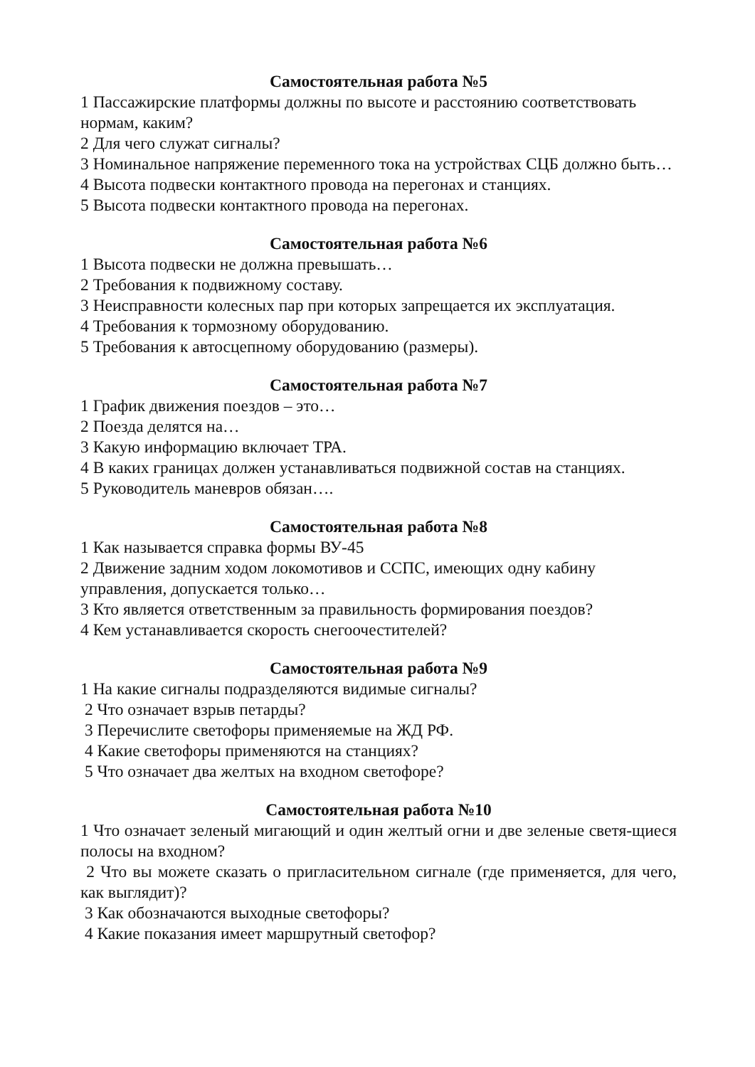Самостоятельная работа №5
1 Пассажирские платформы должны по высоте и расстоянию соответствовать нормам, каким?
2 Для чего служат сигналы?
3 Номинальное напряжение переменного тока на устройствах СЦБ должно быть…
4 Высота подвески контактного провода на перегонах и станциях.
5 Высота подвески контактного провода на перегонах.
Самостоятельная работа №6
1 Высота подвески не должна превышать…
2 Требования к подвижному составу.
3 Неисправности колесных пар при которых запрещается их эксплуатация.
4 Требования к тормозному оборудованию.
5 Требования к автосцепному оборудованию (размеры).
Самостоятельная работа №7
1 График движения поездов – это…
2 Поезда делятся на…
3 Какую информацию включает ТРА.
4 В каких границах должен устанавливаться подвижной состав на станциях.
5 Руководитель маневров обязан….
Самостоятельная работа №8
1 Как называется справка формы ВУ-45
2 Движение задним ходом локомотивов и ССПС, имеющих одну кабину управления, допускается только…
3 Кто является ответственным за правильность формирования поездов?
4 Кем устанавливается скорость снегоочестителей?
Самостоятельная работа №9
1 На какие сигналы подразделяются видимые сигналы?
2 Что означает взрыв петарды?
3 Перечислите светофоры применяемые на ЖД РФ.
4 Какие светофоры применяются на станциях?
5 Что означает два желтых на входном светофоре?
Самостоятельная работа №10
1 Что означает зеленый мигающий и один желтый огни и две зеленые светя-щиеся полосы на входном?
2 Что вы можете сказать о пригласительном сигнале (где применяется, для чего, как выглядит)?
3 Как обозначаются выходные светофоры?
4 Какие показания имеет маршрутный светофор?